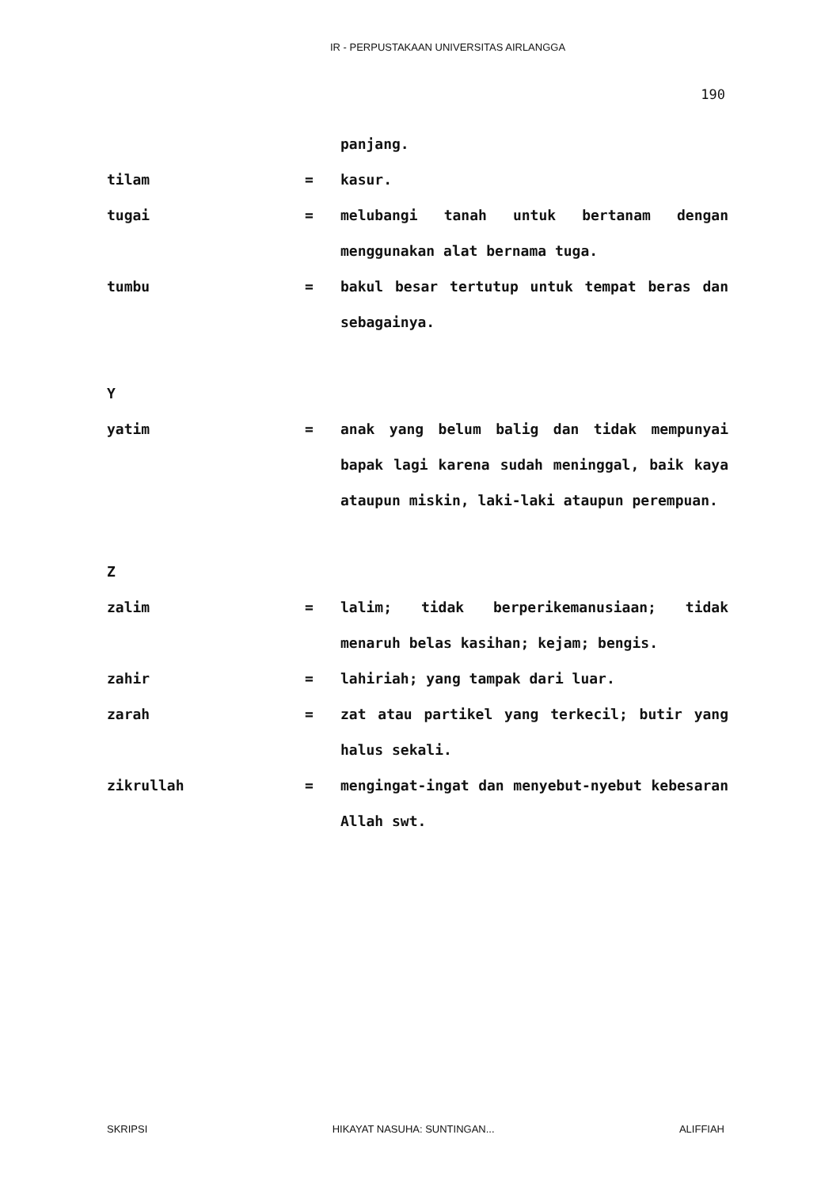IR - PERPUSTAKAAN UNIVERSITAS AIRLANGGA
190
| | | panjang. |
| tilam | = | kasur. |
| tugai | = | melubangi tanah untuk bertanam dengan menggunakan alat bernama tuga. |
| tumbu | = | bakul besar tertutup untuk tempat beras dan sebagainya. |
| Y | | |
| yatim | = | anak yang belum balig dan tidak mempunyai bapak lagi karena sudah meninggal, baik kaya ataupun miskin, laki-laki ataupun perempuan. |
| Z | | |
| zalim | = | lalim; tidak berperikemanusiaan; tidak menaruh belas kasihan; kejam; bengis. |
| zahir | = | lahiriah; yang tampak dari luar. |
| zarah | = | zat atau partikel yang terkecil; butir yang halus sekali. |
| zikrullah | = | mengingat-ingat dan menyebut-nyebut kebesaran Allah swt. |
SKRIPSI HIKAYAT NASUHA: SUNTINGAN... ALIFFIAH